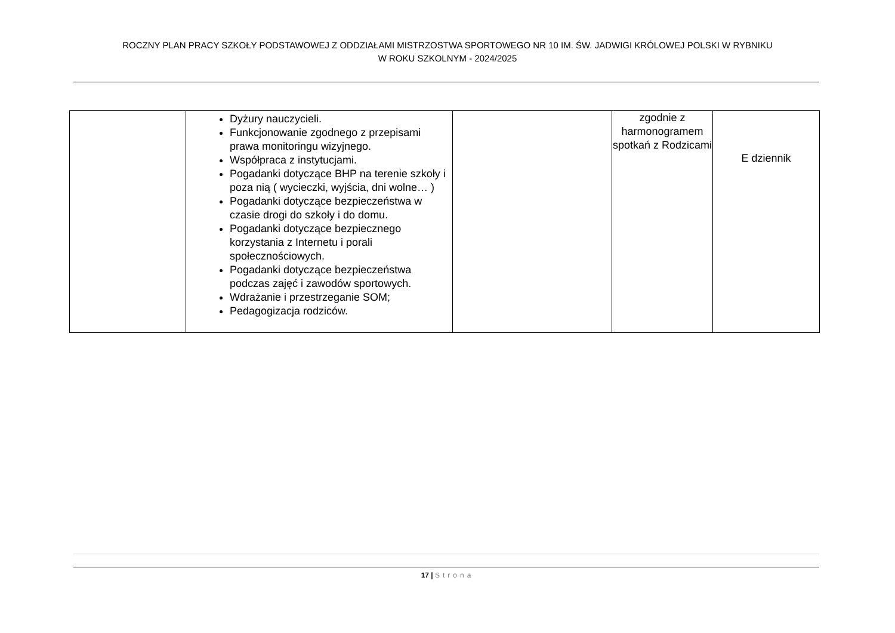ROCZNY PLAN PRACY SZKOŁY PODSTAWOWEJ Z ODDZIAŁAMI MISTRZOSTWA SPORTOWEGO NR 10 IM. ŚW. JADWIGI KRÓLOWEJ POLSKI W RYBNIKU
W ROKU SZKOLNYM - 2024/2025
| | Dyżury nauczycieli. Funkcjonowanie zgodnego z przepisami prawa monitoringu wizyjnego. Współpraca z instytucjami. Pogadanki dotyczące BHP na terenie szkoły i poza nią ( wycieczki, wyjścia, dni wolne… ) Pogadanki dotyczące bezpieczeństwa w czasie drogi do szkoły i do domu. Pogadanki dotyczące bezpiecznego korzystania z Internetu i porali społecznościowych. Pogadanki dotyczące bezpieczeństwa podczas zajęć i zawodów sportowych. Wdrażanie i przestrzeganie SOM; Pedagogizacja rodziców. | | zgodnie z harmonogramem spotkań z Rodzicami | E dziennik |
17 | Strona